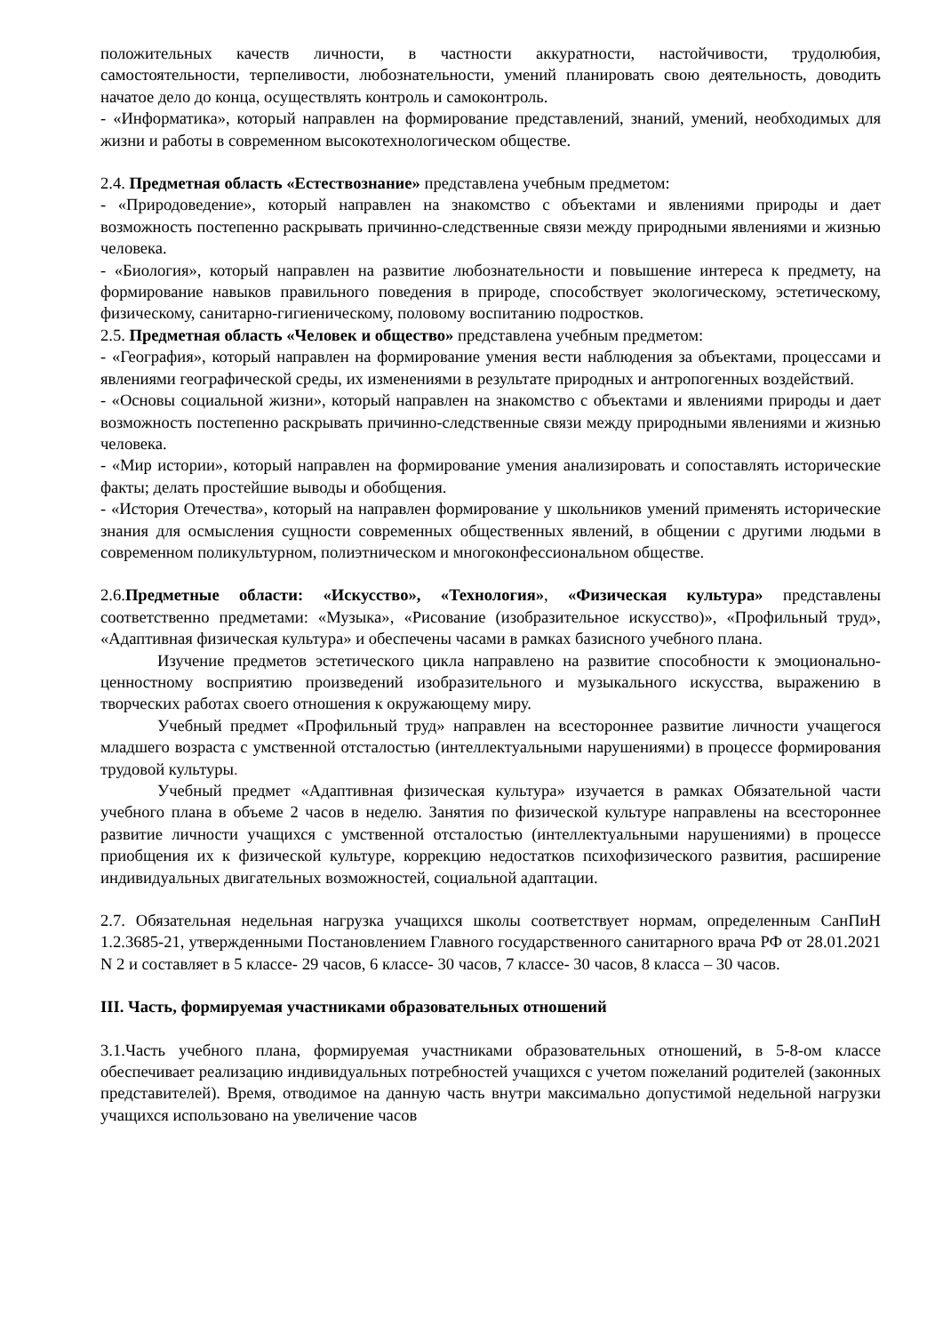положительных качеств личности, в частности аккуратности, настойчивости, трудолюбия, самостоятельности, терпеливости, любознательности, умений планировать свою деятельность, доводить начатое дело до конца, осуществлять контроль и самоконтроль.
- «Информатика», который направлен на формирование представлений, знаний, умений, необходимых для жизни и работы в современном высокотехнологическом обществе.
2.4. Предметная область «Естествознание» представлена учебным предметом:
- «Природоведение», который направлен на знакомство с объектами и явлениями природы и дает возможность постепенно раскрывать причинно-следственные связи между природными явлениями и жизнью человека.
- «Биология», который направлен на развитие любознательности и повышение интереса к предмету, на формирование навыков правильного поведения в природе, способствует экологическому, эстетическому, физическому, санитарно-гигиеническому, половому воспитанию подростков.
2.5. Предметная область «Человек и общество» представлена учебным предметом:
- «География», который направлен на формирование умения вести наблюдения за объектами, процессами и явлениями географической среды, их изменениями в результате природных и антропогенных воздействий.
- «Основы социальной жизни», который направлен на знакомство с объектами и явлениями природы и дает возможность постепенно раскрывать причинно-следственные связи между природными явлениями и жизнью человека.
- «Мир истории», который направлен на формирование умения анализировать и сопоставлять исторические факты; делать простейшие выводы и обобщения.
- «История Отечества», который на направлен формирование у школьников умений применять исторические знания для осмысления сущности современных общественных явлений, в общении с другими людьми в современном поликультурном, полиэтническом и многоконфессиональном обществе.
2.6.Предметные области: «Искусство», «Технология», «Физическая культура» представлены соответственно предметами: «Музыка», «Рисование (изобразительное искусство)», «Профильный труд», «Адаптивная физическая культура» и обеспечены часами в рамках базисного учебного плана.
Изучение предметов эстетического цикла направлено на развитие способности к эмоционально-ценностному восприятию произведений изобразительного и музыкального искусства, выражению в творческих работах своего отношения к окружающему миру.
Учебный предмет «Профильный труд» направлен на всестороннее развитие личности учащегося младшего возраста с умственной отсталостью (интеллектуальными нарушениями) в процессе формирования трудовой культуры.
Учебный предмет «Адаптивная физическая культура» изучается в рамках Обязательной части учебного плана в объеме 2 часов в неделю. Занятия по физической культуре направлены на всестороннее развитие личности учащихся с умственной отсталостью (интеллектуальными нарушениями) в процессе приобщения их к физической культуре, коррекцию недостатков психофизического развития, расширение индивидуальных двигательных возможностей, социальной адаптации.
2.7. Обязательная недельная нагрузка учащихся школы соответствует нормам, определенным СанПиН 1.2.3685-21, утвержденными Постановлением Главного государственного санитарного врача РФ от 28.01.2021 N 2 и составляет в 5 классе- 29 часов, 6 классе- 30 часов, 7 классе- 30 часов, 8 класса – 30 часов.
III. Часть, формируемая участниками образовательных отношений
3.1.Часть учебного плана, формируемая участниками образовательных отношений, в 5-8-ом классе обеспечивает реализацию индивидуальных потребностей учащихся с учетом пожеланий родителей (законных представителей). Время, отводимое на данную часть внутри максимально допустимой недельной нагрузки учащихся использовано на увеличение часов